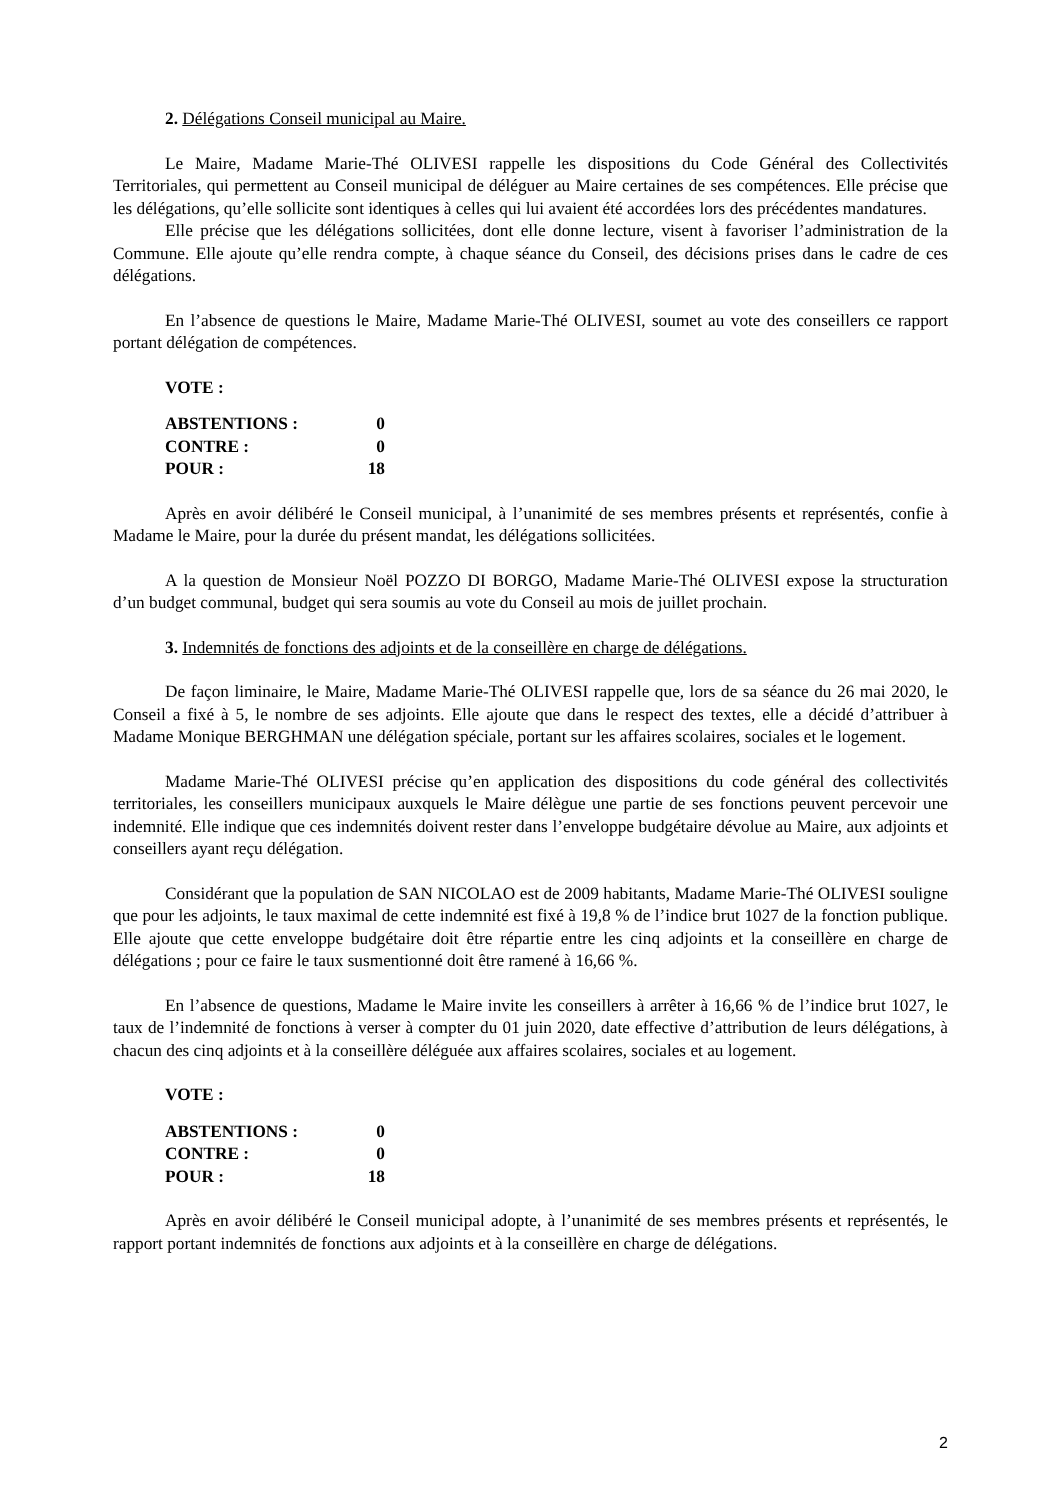2. Délégations Conseil municipal au Maire.
Le Maire, Madame Marie-Thé OLIVESI rappelle les dispositions du Code Général des Collectivités Territoriales, qui permettent au Conseil municipal de déléguer au Maire certaines de ses compétences. Elle précise que les délégations, qu’elle sollicite sont identiques à celles qui lui avaient été accordées lors des précédentes mandatures.
Elle précise que les délégations sollicitées, dont elle donne lecture, visent à favoriser l’administration de la Commune. Elle ajoute qu’elle rendra compte, à chaque séance du Conseil, des décisions prises dans le cadre de ces délégations.
En l’absence de questions le Maire, Madame Marie-Thé OLIVESI, soumet au vote des conseillers ce rapport portant délégation de compétences.
VOTE :
| ABSTENTIONS : | 0 |
| CONTRE : | 0 |
| POUR : | 18 |
Après en avoir délibéré le Conseil municipal, à l’unanimité de ses membres présents et représentés, confie à Madame le Maire, pour la durée du présent mandat, les délégations sollicitées.
A la question de Monsieur Noël POZZO DI BORGO, Madame Marie-Thé OLIVESI expose la structuration d’un budget communal, budget qui sera soumis au vote du Conseil au mois de juillet prochain.
3. Indemnités de fonctions des adjoints et de la conseillère en charge de délégations.
De façon liminaire, le Maire, Madame Marie-Thé OLIVESI rappelle que, lors de sa séance du 26 mai 2020, le Conseil a fixé à 5, le nombre de ses adjoints. Elle ajoute que dans le respect des textes, elle a décidé d’attribuer à Madame Monique BERGHMAN une délégation spéciale, portant sur les affaires scolaires, sociales et le logement.
Madame Marie-Thé OLIVESI précise qu’en application des dispositions du code général des collectivités territoriales, les conseillers municipaux auxquels le Maire délègue une partie de ses fonctions peuvent percevoir une indemnité. Elle indique que ces indemnités doivent rester dans l’enveloppe budgétaire dévolue au Maire, aux adjoints et conseillers ayant reçu délégation.
Considérant que la population de SAN NICOLAO est de 2009 habitants, Madame Marie-Thé OLIVESI souligne que pour les adjoints, le taux maximal de cette indemnité est fixé à 19,8 % de l’indice brut 1027 de la fonction publique. Elle ajoute que cette enveloppe budgétaire doit être répartie entre les cinq adjoints et la conseillère en charge de délégations ; pour ce faire le taux susmentionné doit être ramené à 16,66 %.
En l’absence de questions, Madame le Maire invite les conseillers à arrêter à 16,66 % de l’indice brut 1027, le taux de l’indemnité de fonctions à verser à compter du 01 juin 2020, date effective d’attribution de leurs délégations, à chacun des cinq adjoints et à la conseillère déléguée aux affaires scolaires, sociales et au logement.
VOTE :
| ABSTENTIONS : | 0 |
| CONTRE : | 0 |
| POUR : | 18 |
Après en avoir délibéré le Conseil municipal adopte, à l’unanimité de ses membres présents et représentés, le rapport portant indemnités de fonctions aux adjoints et à la conseillère en charge de délégations.
2